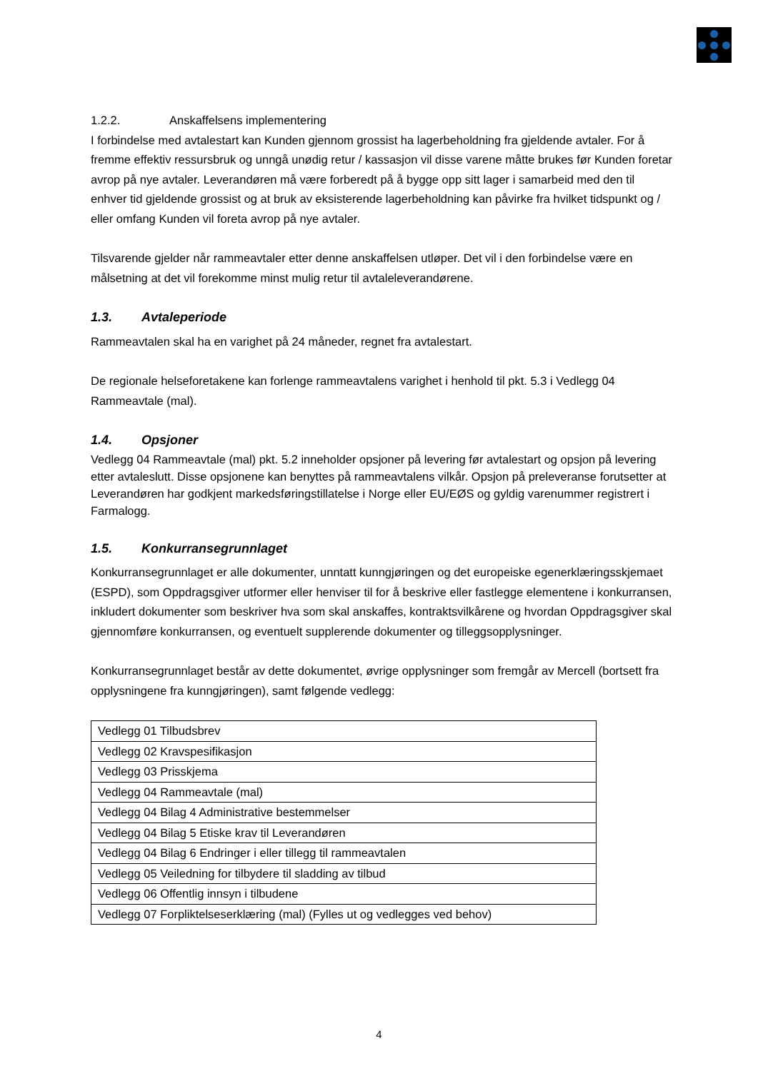1.2.2. Anskaffelsens implementering
I forbindelse med avtalestart kan Kunden gjennom grossist ha lagerbeholdning fra gjeldende avtaler. For å fremme effektiv ressursbruk og unngå unødig retur / kassasjon vil disse varene måtte brukes før Kunden foretar avrop på nye avtaler. Leverandøren må være forberedt på å bygge opp sitt lager i samarbeid med den til enhver tid gjeldende grossist og at bruk av eksisterende lagerbeholdning kan påvirke fra hvilket tidspunkt og / eller omfang Kunden vil foreta avrop på nye avtaler.
Tilsvarende gjelder når rammeavtaler etter denne anskaffelsen utløper. Det vil i den forbindelse være en målsetning at det vil forekomme minst mulig retur til avtaleleverandørene.
1.3. Avtaleperiode
Rammeavtalen skal ha en varighet på 24 måneder, regnet fra avtalestart.
De regionale helseforetakene kan forlenge rammeavtalens varighet i henhold til pkt. 5.3 i Vedlegg 04 Rammeavtale (mal).
1.4. Opsjoner
Vedlegg 04 Rammeavtale (mal) pkt. 5.2 inneholder opsjoner på levering før avtalestart og opsjon på levering etter avtaleslutt. Disse opsjonene kan benyttes på rammeavtalens vilkår. Opsjon på preleveranse forutsetter at Leverandøren har godkjent markedsføringstillatelse i Norge eller EU/EØS og gyldig varenummer registrert i Farmalogg.
1.5. Konkurransegrunnlaget
Konkurransegrunnlaget er alle dokumenter, unntatt kunngjøringen og det europeiske egenerklæringsskjemaet (ESPD), som Oppdragsgiver utformer eller henviser til for å beskrive eller fastlegge elementene i konkurransen, inkludert dokumenter som beskriver hva som skal anskaffes, kontraktsvilkårene og hvordan Oppdragsgiver skal gjennomføre konkurransen, og eventuelt supplerende dokumenter og tilleggsopplysninger.
Konkurransegrunnlaget består av dette dokumentet, øvrige opplysninger som fremgår av Mercell (bortsett fra opplysningene fra kunngjøringen), samt følgende vedlegg:
| Vedlegg 01 Tilbudsbrev |
| Vedlegg 02 Kravspesifikasjon |
| Vedlegg 03 Prisskjema |
| Vedlegg 04 Rammeavtale (mal) |
| Vedlegg 04 Bilag 4 Administrative bestemmelser |
| Vedlegg 04 Bilag 5 Etiske krav til Leverandøren |
| Vedlegg 04 Bilag 6 Endringer i eller tillegg til rammeavtalen |
| Vedlegg 05 Veiledning for tilbydere til sladding av tilbud |
| Vedlegg 06 Offentlig innsyn i tilbudene |
| Vedlegg 07 Forpliktelseserklæring (mal) (Fylles ut og vedlegges ved behov) |
4